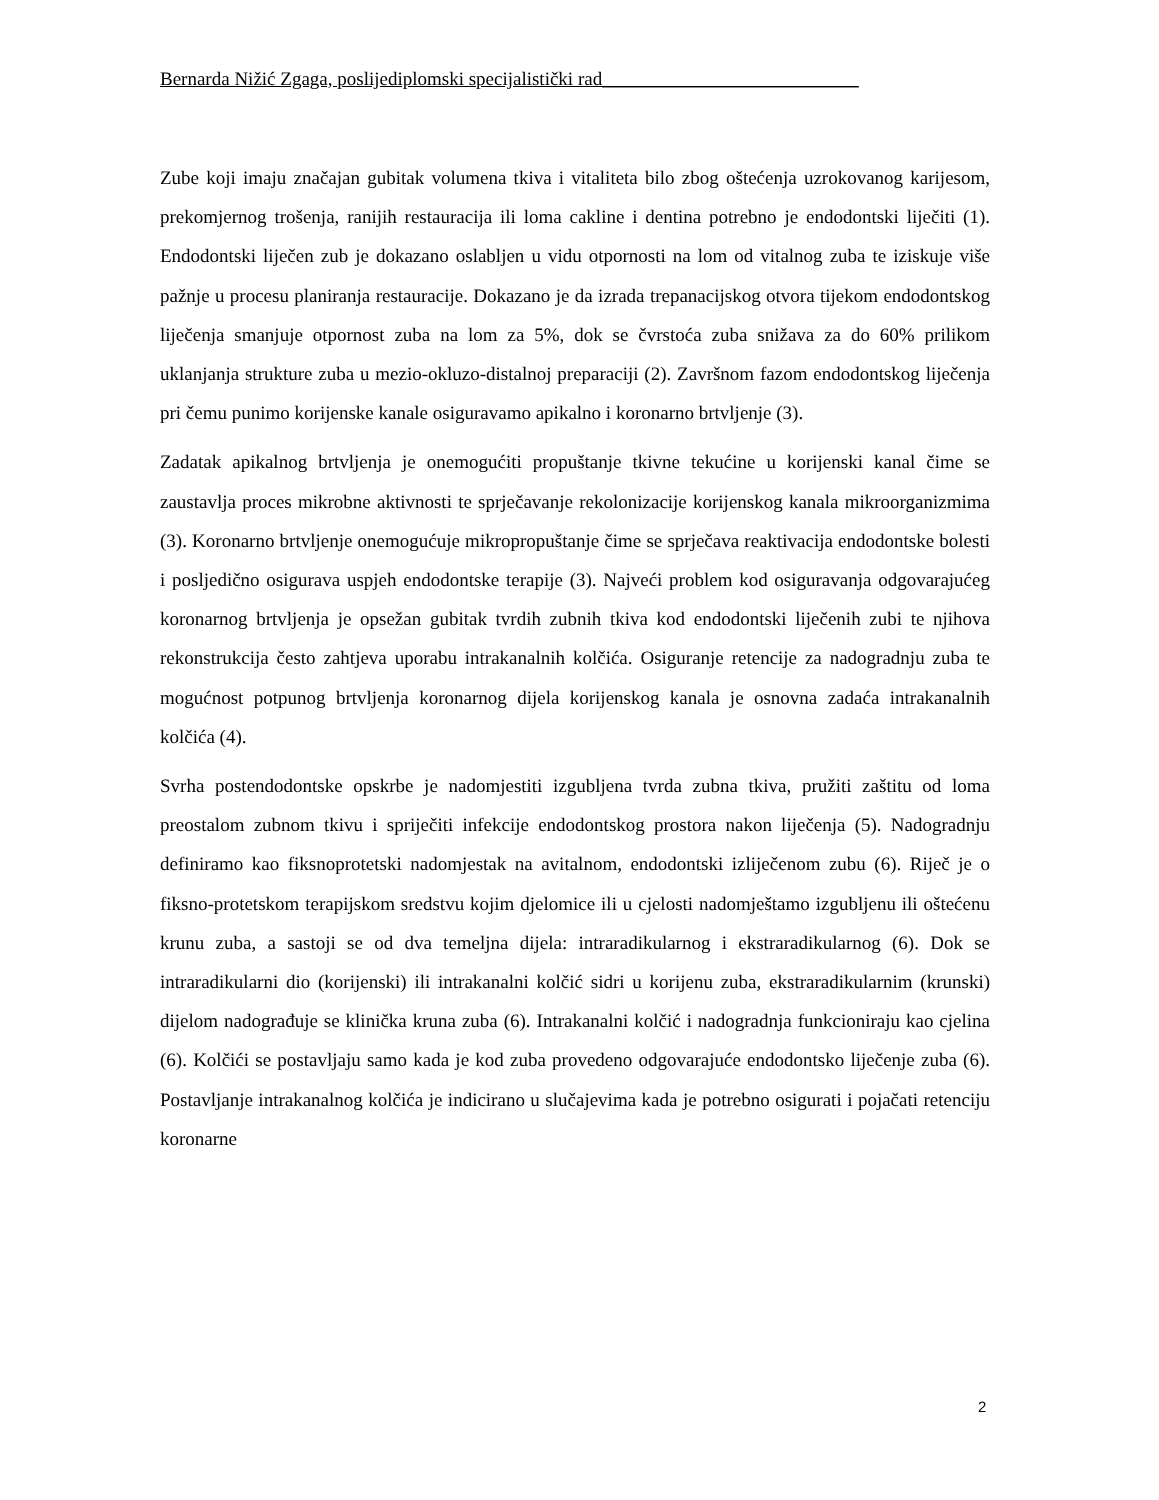Bernarda Nižić Zgaga, poslijediplomski specijalistički rad___________________________
Zube koji imaju značajan gubitak volumena tkiva i vitaliteta bilo zbog oštećenja uzrokovanog karijesom, prekomjernog trošenja, ranijih restauracija ili loma cakline i dentina potrebno je endodontski liječiti (1). Endodontski liječen zub je dokazano oslabljen u vidu otpornosti na lom od vitalnog zuba te iziskuje više pažnje u procesu planiranja restauracije. Dokazano je da izrada trepanacijskog otvora tijekom endodontskog liječenja smanjuje otpornost zuba na lom za 5%, dok se čvrstoća zuba snižava za do 60% prilikom uklanjanja strukture zuba u mezio-okluzo-distalnoj preparaciji (2). Završnom fazom endodontskog liječenja pri čemu punimo korijenske kanale osiguravamo apikalno i koronarno brtvljenje (3).
Zadatak apikalnog brtvljenja je onemogućiti propuštanje tkivne tekućine u korijenski kanal čime se zaustavlja proces mikrobne aktivnosti te sprječavanje rekolonizacije korijenskog kanala mikroorganizmima (3). Koronarno brtvljenje onemogućuje mikropropuštanje čime se sprječava reaktivacija endodontske bolesti i posljedično osigurava uspjeh endodontske terapije (3). Najveći problem kod osiguravanja odgovarajućeg koronarnog brtvljenja je opsežan gubitak tvrdih zubnih tkiva kod endodontski liječenih zubi te njihova rekonstrukcija često zahtjeva uporabu intrakanalnih kolčića. Osiguranje retencije za nadogradnju zuba te mogućnost potpunog brtvljenja koronarnog dijela korijenskog kanala je osnovna zadaća intrakanalnih kolčića (4).
Svrha postendodontske opskrbe je nadomjestiti izgubljena tvrda zubna tkiva, pružiti zaštitu od loma preostalom zubnom tkivu i spriječiti infekcije endodontskog prostora nakon liječenja (5). Nadogradnju definiramo kao fiksnoprotetski nadomjestak na avitalnom, endodontski izliječenom zubu (6). Riječ je o fiksno-protetskom terapijskom sredstvu kojim djelomice ili u cjelosti nadomještamo izgubljenu ili oštećenu krunu zuba, a sastoji se od dva temeljna dijela: intraradikularnog i ekstraradikularnog (6). Dok se intraradikularni dio (korijenski) ili intrakanalni kolčić sidri u korijenu zuba, ekstraradikularnim (krunski) dijelom nadograđuje se klinička kruna zuba (6). Intrakanalni kolčić i nadogradnja funkcioniraju kao cjelina (6). Kolčići se postavljaju samo kada je kod zuba provedeno odgovarajuće endodontsko liječenje zuba (6). Postavljanje intrakanalnog kolčića je indicirano u slučajevima kada je potrebno osigurati i pojačati retenciju koronarne
2